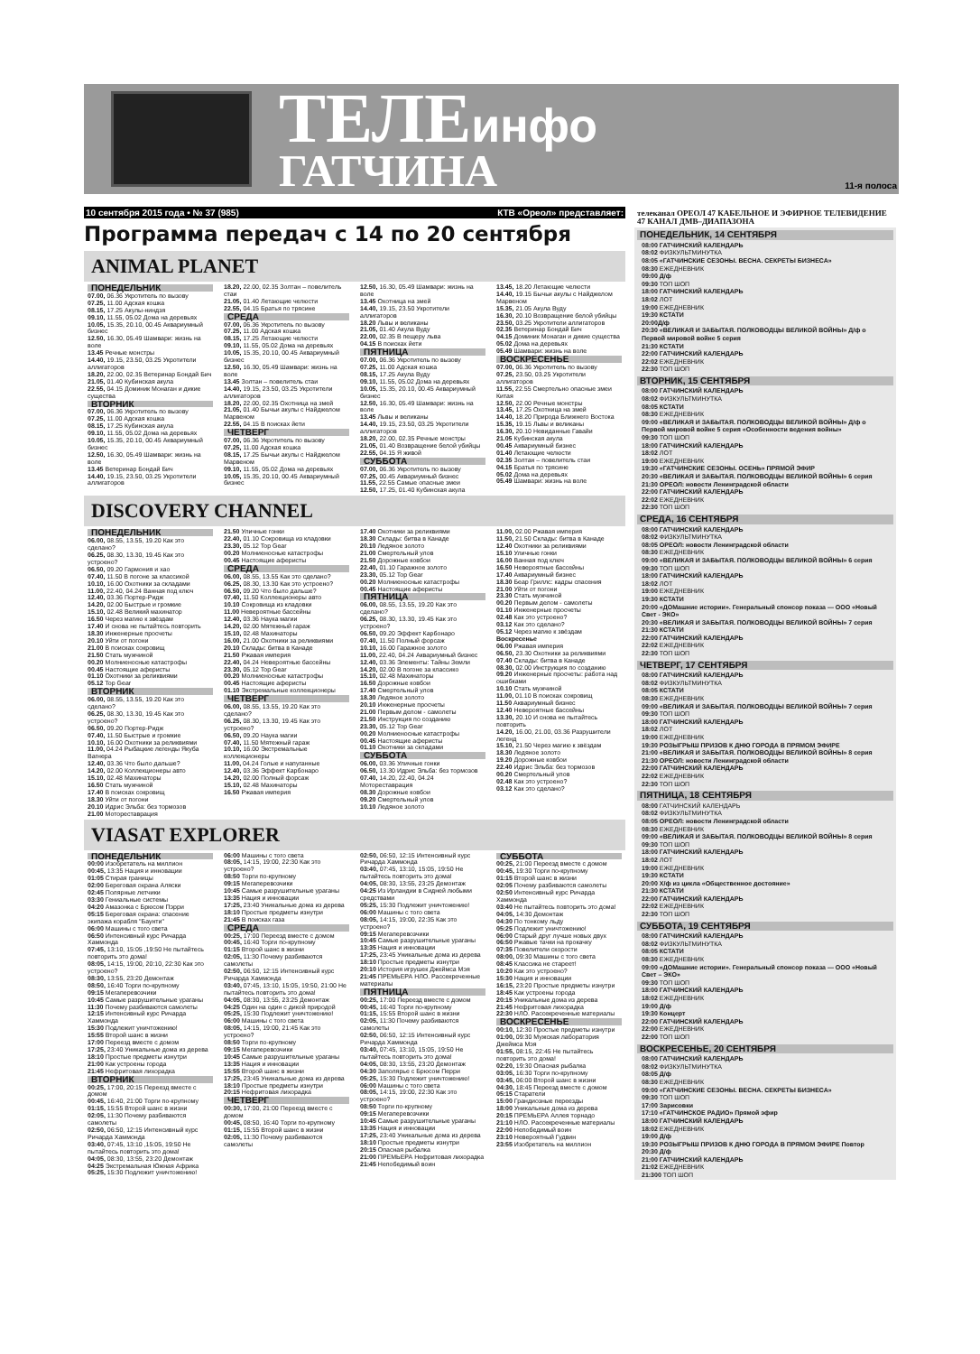ТЕЛЕ инфо
ГАТЧИНА
11-я полоса
10 сентября 2015 года • № 37 (985) КТВ «Ореол» представляет:
Программа передач с 14 по 20 сентября
ANIMAL PLANET
ПОНЕДЕЛЬНИК
07.00, 06.36 Укротитель по вызову
07.25, 11.00 Адская кошка
08.15, 17.25 Акулы-ниндзя
09.10, 11.55, 05.02 Дома на деревьях
10.05, 15.35, 20.10, 00.45 Аквариумный бизнес
12.50, 16.30, 05.49 Шамвари: жизнь на воле
13.45 Речные монстры
14.40, 19.15, 23.50, 03.25 Укротители аллигаторов
18.20, 22.00, 02.35 Ветеринар Бондай Бич
21.05, 01.40 Кубинская акула
22.55, 04.15 Доминик Монаган и дикие существа
ВТОРНИК
07.00, 06.36 Укротитель по вызову
07.25, 11.00 Адская кошка
08.15, 17.25 Кубинская акула
09.10, 11.55, 05.02 Дома на деревьях
10.05, 15.35, 20.10, 00.45 Аквариумный бизнес
12.50, 16.30, 05.49 Шамвари: жизнь на воле
13.45 Ветеринар Бондай Бич
14.40, 19.15, 23.50, 03.25 Укротители аллигаторов
18.20, 22.00, 02.35 Золтан – повелитель стаи
21.05, 01.40 Летающие челюсти
22.55, 04.15 Братья по трясине
СРЕДА
07.00, 06.36 Укротитель по вызову
07.25, 11.00 Адская кошка
08.15, 17.25 Летающие челюсти
09.10, 11.55, 05.02 Дома на деревьях
10.05, 15.35, 20.10, 00.45 Аквариумный бизнес
12.50, 16.30, 05.49 Шамвари: жизнь на воле
13.45 Золтан – повелитель стаи
14.40, 19.15, 23.50, 03.25 Укротители аллигаторов
18.20, 22.00, 02.35 Охотница на змей
21.05, 01.40 Бычьи акулы с Найджелом Марвеном
22.55, 04.15 В поисках йети
ЧЕТВЕРГ
07.00, 06.36 Укротитель по вызову
07.25, 11.00 Адская кошка
08.15, 17.25 Бычьи акулы с Найджелом Марвеном
09.10, 11.55, 05.02 Дома на деревьях
10.05, 15.35, 20.10, 00.45 Аквариумный бизнес
12.50, 16.30, 05.49 Шамвари: жизнь на воле
13.45 Охотница на змей
14.40, 19.15, 23.50 Укротители аллигаторов
18.20 Львы и великаны
21.05, 01.40 Акула Вуду
22.00, 02.35 В пещеру льва
04.15 В поисках йети
ПЯТНИЦА
07.00, 06.36 Укротитель по вызову
07.25, 11.00 Адская кошка
08.15, 17.25 Акула Вуду
09.10, 11.55, 05.02 Дома на деревьях
10.05, 15.35, 20.10, 00.45 Аквариумный бизнес
12.50, 16.30, 05.49 Шамвари: жизнь на воле
13.45 Львы и великаны
14.40, 19.15, 23.50, 03.25 Укротители аллигаторов
18.20, 22.00, 02.35 Речные монстры
21.05, 01.40 Возвращение белой убийцы
22.55, 04.15 Я живой
СУББОТА
07.00, 06.36 Укротитель по вызову
07.25, 00.45 Аквариумный бизнес
11.55, 22.55 Самые опасные змеи
12.50, 17.25, 01.40 Кубинская акула
13.45, 18.20 Летающие челюсти
14.40, 19.15 Бычьи акулы с Найджелом Марвеном
15.35, 21.05 Акула Вуду
16.30, 20.10 Возвращение белой убийцы
23.50, 03.25 Укротители аллигаторов
02.35 Ветеринар Бондай Бич
04.15 Доминик Монаган и дикие существа
05.02 Дома на деревьях
05.49 Шамвари: жизнь на воле
ВОСКРЕСЕНЬЕ
07.00, 06.36 Укротитель по вызову
07.25, 23.50, 03.25 Укротители аллигаторов
11.55, 22.55 Смертельно опасные змеи Китая
12.50, 22.00 Речные монстры
13.45, 17.25 Охотница на змей
14.40, 18.20 Природа Ближнего Востока
15.35, 19.15 Львы и великаны
16.30, 20.10 Невиданные Гавайи
21.05 Кубинская акула
00.45 Аквариумный бизнес
01.40 Летающие челюсти
02.35 Золтан – повелитель стаи
04.15 Братья по трясине
05.02 Дома на деревьях
05.49 Шамвари: жизнь на воле
DISCOVERY CHANNEL
ПОНЕДЕЛЬНИК
06.00, 08.55, 13.55, 19.20 Как это сделано?
06.25, 08.30, 13.30, 19.45 Как это устроено?
06.50, 09.20 Гармония и хао
07.40, 11.50 В погоне за классикой
10.10, 16.00 Охотники за складами
11.00, 22.40, 04.24 Ванная под ключ
12.40, 03.36 Портер-Ридж
14.20, 02.00 Быстрые и громкие
15.10, 02.48 Великий махинатор
16.50 Через магию к звёздам
17.40 И снова не пытайтесь повторить
18.30 Инженерные просчеты
20.10 Уйти от погони
21.00 В поисках сокровищ
21.50 Стать мужчиной
00.20 Молниеносные катастрофы
00.45 Настоящие аферисты
01.10 Охотники за реликвиями
05.12 Top Gear
ВТОРНИК
06.00, 08.55, 13.55, 19.20 Как это сделано?
06.25, 08.30, 13.30, 19.45 Как это устроено?
06.50, 09.20 Портер-Ридж
07.40, 11.50 Быстрые и громкие
10.10, 16.00 Охотники за реликвиями
11.00, 04.24 Рыбацкие легенды Якуба Вагнера
12.40, 03.36 Что было дальше?
14.20, 02.00 Коллекционеры авто
15.10, 02.48 Махинаторы
16.50 Стать мужчиной
17.40 В поисках сокровищ
18.30 Уйти от погони
20.10 Идрис Эльба: без тормозов
21.00 Мотореставрация
21.50 Уличные гонки
22.40, 01.10 Сокровища из кладовки
23.30, 05.12 Top Gear
00.20 Молниеносные катастрофы
00.45 Настоящие аферисты
СРЕДА
06.00, 08.55, 13.55 Как это сделано?
06.25, 08.30, 13.30 Как это устроено?
06.50, 09.20 Что было дальше?
07.40, 11.50 Коллекционеры авто
10.10 Сокровища из кладовки
11.00 Невероятные бассейны
12.40, 03.36 Наука магии
14.20, 02.00 Мятежный гараж
15.10, 02.48 Махинаторы
16.00, 21.00 Охотники за реликвиями
20.10 Склады: битва в Канаде
21.50 Ржавая империя
22.40, 04.24 Невероятные бассейны
23.30, 05.12 Top Gear
00.20 Молниеносные катастрофы
00.45 Настоящие аферисты
01.10 Экстремальные коллекционеры
ЧЕТВЕРГ
06.00, 08.55, 13.55, 19.20 Как это сделано?
06.25, 08.30, 13.30, 19.45 Как это устроено?
06.50, 09.20 Наука магии
07.40, 11.50 Мятежный гараж
10.10, 16.00 Экстремальные коллекционеры
11.00, 04.24 Голые и напуганные
12.40, 03.36 Эффект Карбонаро
14.20, 02.00 Полный форсаж
15.10, 02.48 Махинаторы
16.50 Ржавая империя
17.40 Охотники за реликвиями
18.30 Склады: битва в Канаде
20.10 Ледяное золото
21.00 Смертельный улов
21.50 Дорожные ковбои
22.40, 01.10 Гаражное золото
23.30, 05.12 Top Gear
00.20 Молниеносные катастрофы
00.45 Настоящие аферисты
ПЯТНИЦА
06.00, 08.55, 13.55, 19.20 Как это сделано?
06.25, 08.30, 13.30, 19.45 Как это устроено?
06.50, 09.20 Эффект Карбонаро
07.40, 11.50 Полный форсаж
10.10, 16.00 Гаражное золото
11.00, 22.40, 04.24 Аквариумный бизнес
12.40, 03.36 Элементы: Тайны Земли
14.20, 02.00 В погоне за классико
15.10, 02.48 Махинаторы
16.50 Дорожные ковбои
17.40 Смертельный улов
18.30 Ледяное золото
20.10 Инженерные просчеты
21.00 Первым делом - самолеты
21.50 Инструкция по созданию
23.30, 05.12 Top Gear
00.20 Молниеносные катастрофы
00.45 Настоящие аферисты
01.10 Охотники за складами
СУББОТА
06.00, 03.36 Уличные гонки
06.50, 13.30 Идрис Эльба: без тормозов
07.40, 14.20, 22.40, 04.24 Мотореставрация
08.30 Дорожные ковбои
09.20 Смертельный улов
10.10 Ледяное золото
11.00, 02.00 Ржавая империя
11.50, 21.50 Склады: битва в Канаде
12.40 Охотники за реликвиями
15.10 Уличные гонки
16.00 Ванная под ключ
16.50 Невероятные бассейны
17.40 Аквариумный бизнес
18.30 Беар Гриллс: кадры спасения
21.00 Уйти от погони
23.30 Стать мужчиной
00.20 Первым делом - самолеты
01.10 Инженерные просчеты
02.48 Как это устроено?
03.12 Как это сделано?
05.12 Через магию к звёздам
Воскресенье
06.00 Ржавая империя
06.50, 23.30 Охотники за реликвиями
07.40 Склады: битва в Канаде
08.30, 02.00 Инструкция по созданию
09.20 Инженерные просчеты: работа над ошибками
10.10 Стать мужчиной
11.00, 01.10 В поисках сокровищ
11.50 Аквариумный бизнес
12.40 Невероятные бассейны
13.30, 20.10 И снова не пытайтесь повторить
14.20, 16.00, 21.00, 03.36 Разрушители легенд
15.10, 21.50 Через магию к звёздам
18.30 Ледяное золото
19.20 Дорожные ковбои
22.40 Идрис Эльба: без тормозов
00.20 Смертельный улов
02.48 Как это устроено?
03.12 Как это сделано?
VIASAT EXPLORER
ПОНЕДЕЛЬНИК
00:00 Изобретатель на миллион
00:45, 13:35 Нация и инновации
01:05 Стирая границы
02:00 Береговая охрана Аляски
02:45 Полярные летчики
03:30 Гениальные системы
04:20 Амазонка с Брюсом Пэрри
05:15 Береговая охрана: спасение экипажа корабля "Баунти"
06:00 Машины с того света
06:50 Интенсивный курс Ричарда Хаммонда
07:45, 13:10, 15:05 ,19:50 Не пытайтесь повторить это дома!
08:05, 14:15, 19:00, 20:10, 22:30 Как это устроено?
08:30, 13:55, 23:20 Демонтаж
08:50, 16:40 Торги по-крупному
09:15 Мегаперевозчики
10:45 Самые разрушительные ураганы
11:30 Почему разбиваются самолеты
12:15 Интенсивный курс Ричарда Хаммонда
15:30 Подлежит уничтожению!
15:55 Второй шанс в жизни
17:00 Переезд вместе с домом
17:25, 23:40 Уникальные дома из дерева
18:10 Простые предметы изнутри
21:00 Как устроены города
21:45 Нефритовая лихорадка
ВТОРНИК
00:25, 17:00, 20:15 Переезд вместе с домом
00:45, 16:40, 21:00 Торги по-крупному
01:15, 15:55 Второй шанс в жизни
02:05, 11:30 Почему разбиваются самолеты
02:50, 06:50, 12:15 Интенсивный курс Ричарда Хаммонда
03:40, 07:45, 13:10 ,15:05, 19:50 Не пытайтесь повторить это дома!
04:05, 08:30, 13:55, 23:20 Демонтаж
04:25 Экстремальная Южная Африка
05:25, 15:30 Подлежит уничтожению!
06:00 Машины с того света
08:05, 14:15, 19:00, 22:30 Как это устроено?
08:50 Торги по-крупному
09:15 Мегаперевозчики
10:45 Самые разрушительные ураганы
13:35 Нация и инновации
17:25, 23:40 Уникальные дома из дерева
18:10 Простые предметы изнутри
21:45 В поисках газа
СРЕДА
00:25, 17:00 Переезд вместе с домом
00:45, 16:40 Торги по-крупному
01:15 Второй шанс в жизни
02:05, 11:30 Почему разбиваются самолеты
02:50, 06:50, 12:15 Интенсивный курс Ричарда Хаммонда
03:40, 07:45, 13:10, 15:05, 19:50, 21:00 Не пытайтесь повторить это дома!
04:05, 08:30, 13:55, 23:25 Демонтаж
04:25 Один на один с дикой природой
05:25, 15:30 Подлежит уничтожению!
06:00 Машины с того света
08:05, 14:15, 19:00, 21:45 Как это устроено?
08:50 Торги по-крупному
09:15 Мегаперевозчики
10:45 Самые разрушительные ураганы
13:35 Нация и инновации
15:55 Второй шанс в жизни
17:25, 23:45 Уникальные дома из дерева
18:10 Простые предметы изнутри
20:15 Нефритовая лихорадка
ЧЕТВЕРГ
00:30, 17:00, 21:00 Переезд вместе с домом
00:45, 08:50, 16:40 Торги по-крупному
01:15, 15:55 Второй шанс в жизни
02:05, 11:30 Почему разбиваются самолеты
02:50, 06:50, 12:15 Интенсивный курс Ричарда Хаммонда
03:40, 07:45, 13:10, 15:05, 19:50 Не пытайтесь повторить это дома!
04:05, 08:30, 13:55, 23:25 Демонтаж
04:25 Из Ирландии в Сидней любыми средствами
05:25, 15:30 Подлежит уничтожению!
06:00 Машины с того света
08:05, 14:15, 19:00, 22:35 Как это устроено?
09:15 Мегаперевозчики
10:45 Самые разрушительные ураганы
13:35 Нация и инновации
17:25, 23:45 Уникальные дома из дерева
18:10 Простые предметы изнутри
20:10 История игрушек Джеймса Мэя
21:45 ПРЕМЬЕРА НЛО. Рассекреченные материалы
ПЯТНИЦА
00:25, 17:00 Переезд вместе с домом
00:45, 16:40 Торги по-крупному
01:15, 15:55 Второй шанс в жизни
02:05, 11:30 Почему разбиваются самолеты
02:50, 06:50, 12:15 Интенсивный курс Ричарда Хаммонда
03:40, 07:45, 13:10, 15:05, 19:50 Не пытайтесь повторить это дома!
04:05, 08:30, 13:55, 23:20 Демонтаж
04:30 Заполярье с Брюсом Перри
05:25, 15:30 Подлежит уничтожению!
06:00 Машины с того света
08:05, 14:15, 19:00, 22:30 Как это устроено?
08:50 Торги по-крупному
09:15 Мегаперевозчики
10:45 Самые разрушительные ураганы
13:35 Нация и инновации
17:25, 23:40 Уникальные дома из дерева
18:10 Простые предметы изнутри
20:15 Опасная рыбалка
21:00 ПРЕМЬЕРА Нефритовая лихорадка
21:45 Непобедимый воин
СУББОТА
00:25, 21:00 Переезд вместе с домом
00:45, 19:30 Торги по-крупному
01:15 Второй шанс в жизни
02:05 Почему разбиваются самолеты
02:50 Интенсивный курс Ричарда Хаммонда
03:40 Не пытайтесь повторить это дома!
04:05, 14:30 Демонтаж
04:30 По тонкому льду
05:25 Подлежит уничтожению!
06:00 Старый друг лучше новых двух
06:50 Ржавые тачки на прокачку
07:35 Повелители скорости
08:00, 09:30 Машины с того света
08:45 Классика не стареет!
10:20 Как это устроено?
15:30 Нация и инновации
16:15, 23:20 Простые предметы изнутри
18:45 Как устроены города
20:15 Уникальные дома из дерева
21:45 Нефритовая лихорадка
22:30 НЛО. Рассекреченные материалы
ВОСКРЕСЕНЬЕ
00:10, 12:30 Простые предметы изнутри
01:00, 09:30 Мужская лаборатория Джеймса Мэя
01:55, 08:15, 22:45 Не пытайтесь повторить это дома!
02:20, 19:30 Опасная рыбалка
03:05, 16:30 Торги по-крупному
03:45, 06:00 Второй шанс в жизни
04:30, 18:45 Переезд вместе с домом
05:15 Старатели
15:00 Грандиозные переезды
18:00 Уникальные дома из дерева
20:15 ПРЕМЬЕРА Аллея торнадо
21:10 НЛО. Рассекреченные материалы
22:00 Непобедимый воин
23:10 Невероятный Гудвин
23:55 Изобретатель на миллион
телеканал ОРЕОЛ 47 КАБЕЛЬНОЕ И ЭФИРНОЕ ТЕЛЕВИДЕНИЕ
47 КАНАЛ ДМВ–ДИАПАЗОНА
ПОНЕДЕЛЬНИК, 14 СЕНТЯБРЯ
08:00 ГАТЧИНСКИЙ КАЛЕНДАРЬ
08:02 ФИЗКУЛЬТМИНУТКА
08:05 «ГАТЧИНСКИЕ СЕЗОНЫ. ВЕСНА. СЕКРЕТЫ БИЗНЕСА»
08:30 ЕЖЕДНЕВНИК
09:00 Д/ф
09:30 ТОП ШОП
18:00 ГАТЧИНСКИЙ КАЛЕНДАРЬ
18:02 ЛОТ
19:00 ЕЖЕДНЕВНИК
19:30 КСТАТИ
20:00Д/ф
20:30 «ВЕЛИКАЯ И ЗАБЫТАЯ. ПОЛКОВОДЦЫ ВЕЛИКОЙ ВОЙНЫ» Д/ф о Первой мировой войне 5 серия
21:30 КСТАТИ
22:00 ГАТЧИНСКИЙ КАЛЕНДАРЬ
22:02 ЕЖЕДНЕВНИК
22:30 ТОП ШОП
ВТОРНИК, 15 СЕНТЯБРЯ
08:00 ГАТЧИНСКИЙ КАЛЕНДАРЬ
08:02 ФИЗКУЛЬТМИНУТКА
08:05 КСТАТИ
08:30 ЕЖЕДНЕВНИК
09:00 «ВЕЛИКАЯ И ЗАБЫТАЯ. ПОЛКОВОДЦЫ ВЕЛИКОЙ ВОЙНЫ» Д/ф о Первой мировой войне 5 серия «Особенности ведения войны»
09:30 ТОП ШОП
18:00 ГАТЧИНСКИЙ КАЛЕНДАРЬ
18:02 ЛОТ
19:00 ЕЖЕДНЕВНИК
19:30 «ГАТЧИНСКИЕ СЕЗОНЫ. ОСЕНЬ» ПРЯМОЙ ЭФИР
20:30 «ВЕЛИКАЯ И ЗАБЫТАЯ. ПОЛКОВОДЦЫ ВЕЛИКОЙ ВОЙНЫ» 6 серия
21:30 ОРЕОЛ: новости Ленинградской области
22:00 ГАТЧИНСКИЙ КАЛЕНДАРЬ
22:02 ЕЖЕДНЕВНИК
22:30 ТОП ШОП
СРЕДА, 16 СЕНТЯБРЯ
08:00 ГАТЧИНСКИЙ КАЛЕНДАРЬ
08:02 ФИЗКУЛЬТМИНУТКА
08:05 ОРЕОЛ: новости Ленинградской области
08:30 ЕЖЕДНЕВНИК
09:00 «ВЕЛИКАЯ И ЗАБЫТАЯ. ПОЛКОВОДЦЫ ВЕЛИКОЙ ВОЙНЫ» 6 серия
09:30 ТОП ШОП
18:00 ГАТЧИНСКИЙ КАЛЕНДАРЬ
18:02 ЛОТ
19:00 ЕЖЕДНЕВНИК
19:30 КСТАТИ
20:00 «ДОМашние истории». Генеральный спонсор показа — ООО «Новый Свет - ЭКО»
20:30 «ВЕЛИКАЯ И ЗАБЫТАЯ. ПОЛКОВОДЦЫ ВЕЛИКОЙ ВОЙНЫ» 7 серия
21:30 КСТАТИ
22:00 ГАТЧИНСКИЙ КАЛЕНДАРЬ
22:02 ЕЖЕДНЕВНИК
22:30 ТОП ШОП
ЧЕТВЕРГ, 17 СЕНТЯБРЯ
08:00 ГАТЧИНСКИЙ КАЛЕНДАРЬ
08:02 ФИЗКУЛЬТМИНУТКА
08:05 КСТАТИ
08:30 ЕЖЕДНЕВНИК
09:00 «ВЕЛИКАЯ И ЗАБЫТАЯ. ПОЛКОВОДЦЫ ВЕЛИКОЙ ВОЙНЫ» 7 серия
09:30 ТОП ШОП
18:00 ГАТЧИНСКИЙ КАЛЕНДАРЬ
18:02 ЛОТ
19:00 ЕЖЕДНЕВНИК
19:30 РОЗЫГРЫШ ПРИЗОВ К ДНЮ ГОРОДА В ПРЯМОМ ЭФИРЕ
21:00 «ВЕЛИКАЯ И ЗАБЫТАЯ. ПОЛКОВОДЦЫ ВЕЛИКОЙ ВОЙНЫ» 8 серия
21:30 ОРЕОЛ: новости Ленинградской области
22:00 ГАТЧИНСКИЙ КАЛЕНДАРЬ
22:02 ЕЖЕДНЕВНИК
22:30 ТОП ШОП
ПЯТНИЦА, 18 СЕНТЯБРЯ
08:00 ГАТЧИНСКИЙ КАЛЕНДАРЬ
08:02 ФИЗКУЛЬТМИНУТКА
08:05 ОРЕОЛ: новости Ленинградской области
08:30 ЕЖЕДНЕВНИК
09:00 «ВЕЛИКАЯ И ЗАБЫТАЯ. ПОЛКОВОДЦЫ ВЕЛИКОЙ ВОЙНЫ» 8 серия
09:30 ТОП ШОП
18:00 ГАТЧИНСКИЙ КАЛЕНДАРЬ
18:02 ЛОТ
19:00 ЕЖЕДНЕВНИК
19:30 КСТАТИ
20:00 Х/ф из цикла «Общественное достояние»
21:30 КСТАТИ
22:00 ГАТЧИНСКИЙ КАЛЕНДАРЬ
22:02 ЕЖЕДНЕВНИК
22:30 ТОП ШОП
СУББОТА, 19 СЕНТЯБРЯ
08:00 ГАТЧИНСКИЙ КАЛЕНДАРЬ
08:02 ФИЗКУЛЬТМИНУТКА
08:05 КСТАТИ
08:30 ЕЖЕДНЕВНИК
09:00 «ДОМашние истории». Генеральный спонсор показа — ООО «Новый Свет – ЭКО»
09:30 ТОП ШОП
18:00 ГАТЧИНСКИЙ КАЛЕНДАРЬ
18:02 ЕЖЕДНЕВНИК
19:00 Д/ф
19:30 Концерт
22:00 ГАТЧИНСКИЙ КАЛЕНДАРЬ
22:00 ЕЖЕДНЕВНИК
22:00 ТОП ШОП
ВОСКРЕСЕНЬЕ, 20 СЕНТЯБРЯ
08:00 ГАТЧИНСКИЙ КАЛЕНДАРЬ
08:02 ФИЗКУЛЬТМИНУТКА
08:05 Д/ф
08:30 ЕЖЕДНЕВНИК
09:00 «ГАТЧИНСКИЕ СЕЗОНЫ. ВЕСНА. СЕКРЕТЫ БИЗНЕСА»
09:30 ТОП ШОП
17:00 Зарисовки
17:10 «ГАТЧИНСКОЕ РАДИО» Прямой эфир
18:00 ГАТЧИНСКИЙ КАЛЕНДАРЬ
18:02 ЕЖЕДНЕВНИК
19:00 Д/ф
19:30 РОЗЫГРЫШ ПРИЗОВ К ДНЮ ГОРОДА В ПРЯМОМ ЭФИРЕ Повтор
20:30 Д/ф
21:00 ГАТЧИНСКИЙ КАЛЕНДАРЬ
21:02 ЕЖЕДНЕВНИК
21:300 ТОП ШОП